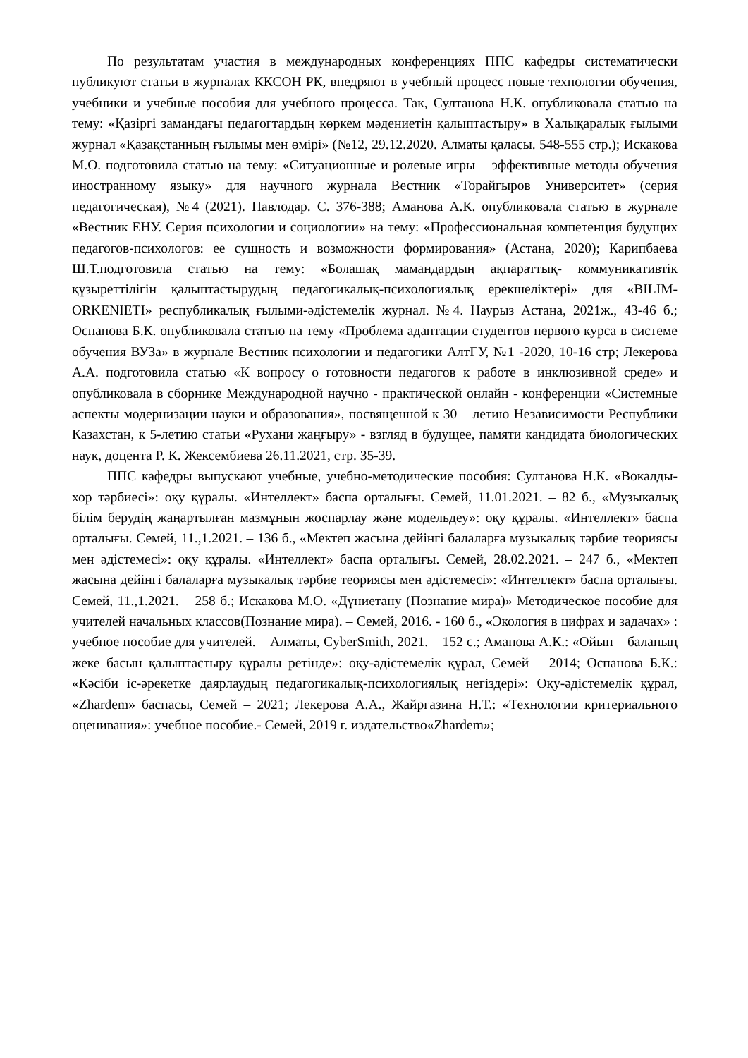По результатам участия в международных конференциях ППС кафедры систематически публикуют статьи в журналах ККСОН РК, внедряют в учебный процесс новые технологии обучения, учебники и учебные пособия для учебного процесса. Так, Султанова Н.К. опубликовала статью на тему: «Қазіргі замандағы педагогтардың көркем мәдениетін қалыптастыру» в Халықаралық ғылыми журнал «Қазақстанның ғылымы мен өмірі» (№12, 29.12.2020. Алматы қаласы. 548-555 стр.); Искакова М.О. подготовила статью на тему: «Ситуационные и ролевые игры – эффективные методы обучения иностранному языку» для научного журнала Вестник «Торайгыров Университет» (серия педагогическая), №4 (2021). Павлодар. С. 376-388; Аманова А.К. опубликовала статью в журнале «Вестник ЕНУ. Серия психологии и социологии» на тему: «Профессиональная компетенция будущих педагогов-психологов: ее сущность и возможности формирования» (Астана, 2020); Карипбаева Ш.Т.подготовила статью на тему: «Болашақ мамандардың ақпараттық- коммуникативтік құзыреттілігін қалыптастырудың педагогикалық-психологиялық ерекшеліктері» для «BILIM-ORKENIETI» республикалық ғылыми-әдістемелік журнал. №4. Наурыз Астана, 2021ж., 43-46 б.; Оспанова Б.К. опубликовала статью на тему «Проблема адаптации студентов первого курса в системе обучения ВУЗа» в журнале Вестник психологии и педагогики АлтГУ, №1 -2020, 10-16 стр; Лекерова А.А. подготовила статью «К вопросу о готовности педагогов к работе в инклюзивной среде» и опубликовала в сборнике Международной научно - практической онлайн - конференции «Системные аспекты модернизации науки и образования», посвященной к 30 – летию Независимости Республики Казахстан, к 5-летию статьи «Рухани жаңғыру» - взгляд в будущее, памяти кандидата биологических наук, доцента Р. К. Жексембиева 26.11.2021, стр. 35-39.
ППС кафедры выпускают учебные, учебно-методические пособия: Султанова Н.К. «Вокалды-хор тәрбиесі»: оқу құралы. «Интеллект» баспа орталығы. Семей, 11.01.2021. – 82 б., «Музыкалық білім берудің жаңартылған мазмұнын жоспарлау және модельдеу»: оқу құралы. «Интеллект» баспа орталығы. Семей, 11.,1.2021. – 136 б., «Мектеп жасына дейінгі балаларға музыкалық тәрбие теориясы мен әдістемесі»: оқу құралы. «Интеллект» баспа орталығы. Семей, 28.02.2021. – 247 б., «Мектеп жасына дейінгі балаларға музыкалық тәрбие теориясы мен әдістемесі»: «Интеллект» баспа орталығы. Семей, 11.,1.2021. – 258 б.; Искакова М.О. «Дүниетану (Познание мира)» Методическое пособие для учителей начальных классов(Познание мира). – Семей, 2016. - 160 б., «Экология в цифрах и задачах» : учебное пособие для учителей. – Алматы, CyberSmith, 2021. – 152 с.; Аманова А.К.: «Ойын – баланың жеке басын қалыптастыру құралы ретінде»: оқу-әдістемелік құрал, Семей – 2014; Оспанова Б.К.: «Кәсіби іс-әрекетке даярлаудың педагогикалық-психологиялық негіздері»: Оқу-әдістемелік құрал, «Zhardem» баспасы, Семей – 2021; Лекерова А.А., Жайргазина Н.Т.: «Технологии критериального оценивания»: учебное пособие.- Семей, 2019 г. издательство«Zhardem»;